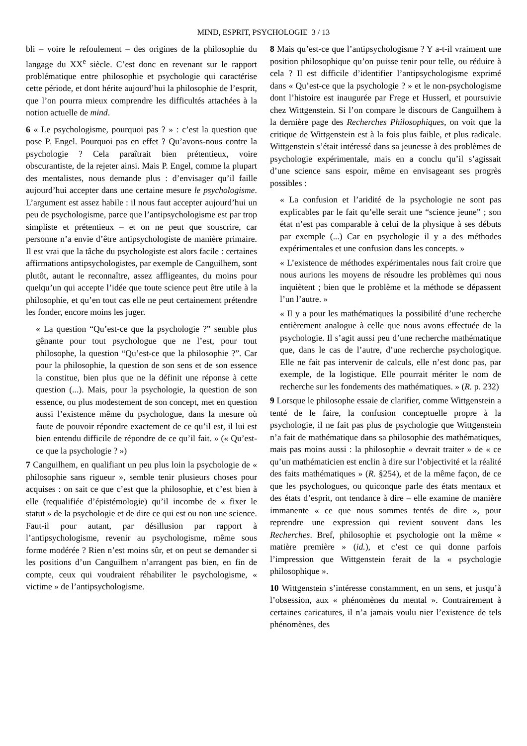MIND, ESPRIT, PSYCHOLOGIE 3 / 13
bli – voire le refoulement – des origines de la philosophie du langage du XX<sup>e</sup> siècle. C’est donc en revenant sur le rapport problématique entre philosophie et psychologie qui caractérise cette période, et dont hérite aujourd’hui la philosophie de l’esprit, que l’on pourra mieux comprendre les difficultés attachées à la notion actuelle de mind.
6 « Le psychologisme, pourquoi pas ? » : c’est la question que pose P. Engel. Pourquoi pas en effet ? Qu’avons-nous contre la psychologie ? Cela paraîtrait bien prétentieux, voire obscurantiste, de la rejeter ainsi. Mais P. Engel, comme la plupart des mentalistes, nous demande plus : d’envisager qu’il faille aujourd’hui accepter dans une certaine mesure le psychologisme. L’argument est assez habile : il nous faut accepter aujourd’hui un peu de psychologisme, parce que l’antipsychologisme est par trop simpliste et prétentieux – et on ne peut que souscrire, car personne n’a envie d’être antipsychologiste de manière primaire. Il est vrai que la tâche du psychologiste est alors facile : certaines affirmations antipsychologistes, par exemple de Canguilhem, sont plutôt, autant le reconnaître, assez affligeantes, du moins pour quelqu’un qui accepte l’idée que toute science peut être utile à la philosophie, et qu’en tout cas elle ne peut certainement prétendre les fonder, encore moins les juger.
« La question “Qu’est-ce que la psychologie ?” semble plus gênante pour tout psychologue que ne l’est, pour tout philosophe, la question “Qu’est-ce que la philosophie ?”. Car pour la philosophie, la question de son sens et de son essence la constitue, bien plus que ne la définit une réponse à cette question (...). Mais, pour la psychologie, la question de son essence, ou plus modestement de son concept, met en question aussi l’existence même du psychologue, dans la mesure où faute de pouvoir répondre exactement de ce qu’il est, il lui est bien entendu difficile de répondre de ce qu’il fait. » (« Qu’est-ce que la psychologie ? »)
7 Canguilhem, en qualifiant un peu plus loin la psychologie de « philosophie sans rigueur », semble tenir plusieurs choses pour acquises : on sait ce que c’est que la philosophie, et c’est bien à elle (requalifiée d’épistémologie) qu’il incombe de « fixer le statut » de la psychologie et de dire ce qui est ou non une science. Faut-il pour autant, par désillusion par rapport à l’antipsychologisme, revenir au psychologisme, même sous forme modérée ? Rien n’est moins sûr, et on peut se demander si les positions d’un Canguilhem n’arrangent pas bien, en fin de compte, ceux qui voudraient réhabiliter le psychologisme, « victime » de l’antipsychologisme.
8 Mais qu’est-ce que l’antipsychologisme ? Y a-t-il vraiment une position philosophique qu’on puisse tenir pour telle, ou réduire à cela ? Il est difficile d’identifier l’antipsychologisme exprimé dans « Qu’est-ce que la psychologie ? » et le non-psychologisme dont l’histoire est inaugurée par Frege et Husserl, et poursuivie chez Wittgenstein. Si l’on compare le discours de Canguilhem à la dernière page des Recherches Philosophiques, on voit que la critique de Wittgenstein est à la fois plus faible, et plus radicale. Wittgenstein s’était intéressé dans sa jeunesse à des problèmes de psychologie expérimentale, mais en a conclu qu’il s’agissait d’une science sans espoir, même en envisageant ses progrès possibles :
« La confusion et l’aridité de la psychologie ne sont pas explicables par le fait qu’elle serait une “science jeune” ; son état n’est pas comparable à celui de la physique à ses débuts par exemple (...) Car en psychologie il y a des méthodes expérimentales et une confusion dans les concepts. »
« L’existence de méthodes expérimentales nous fait croire que nous aurions les moyens de résoudre les problèmes qui nous inquiètent ; bien que le problème et la méthode se dépassent l’un l’autre. »
« Il y a pour les mathématiques la possibilité d’une recherche entièrement analogue à celle que nous avons effectuée de la psychologie. Il s’agit aussi peu d’une recherche mathématique que, dans le cas de l’autre, d’une recherche psychologique. Elle ne fait pas intervenir de calculs, elle n’est donc pas, par exemple, de la logistique. Elle pourrait mériter le nom de recherche sur les fondements des mathématiques. » (R. p. 232)
9 Lorsque le philosophe essaie de clarifier, comme Wittgenstein a tenté de le faire, la confusion conceptuelle propre à la psychologie, il ne fait pas plus de psychologie que Wittgenstein n’a fait de mathématique dans sa philosophie des mathématiques, mais pas moins aussi : la philosophie « devrait traiter » de « ce qu’un mathématicien est enclin à dire sur l’objectivité et la réalité des faits mathématiques » (R. §254), et de la même façon, de ce que les psychologues, ou quiconque parle des états mentaux et des états d’esprit, ont tendance à dire – elle examine de manière immanente « ce que nous sommes tentés de dire », pour reprendre une expression qui revient souvent dans les Recherches. Bref, philosophie et psychologie ont la même « matière première » (id.), et c’est ce qui donne parfois l’impression que Wittgenstein ferait de la « psychologie philosophique ».
10 Wittgenstein s’intéresse constamment, en un sens, et jusqu’à l’obsession, aux « phénomènes du mental ». Contrairement à certaines caricatures, il n’a jamais voulu nier l’existence de tels phénomènes, des